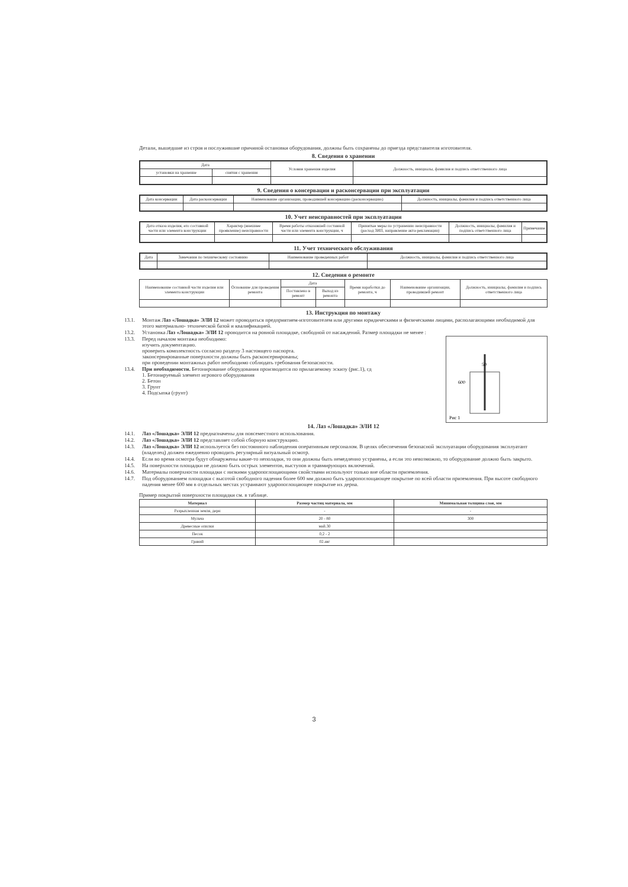Детали, вышедшие из строя и послужившие причиной остановки оборудования, должны быть сохранены до приезда представителя изготовителя.
8. Сведения о хранении
| Дата | | Условия хранения изделия | Должность, инициалы, фамилия и подпись ответственного лица |
| --- | --- | --- | --- |
| установки на хранение | снятия с хранения | | |
9. Сведения о консервации и расконсервации при эксплуатации
| Дата консервации | Дата расконсервации | Наименование организации, проводившей консервацию (расконсервацию) | Должность, инициалы, фамилия и подпись ответственного лица |
| --- | --- | --- | --- |
10. Учет неисправностей при эксплуатации
| Дата отказа изделия, его составной части или элемента конструкции | Характер (внешнее проявление) неисправности | Время работы отказавшей составной части или элемента конструкции, ч | Принятые меры по устранению неисправности (расход ЗИП, направление акта-рекламации) | Должность, инициалы, фамилия и подпись ответственного лица | Примечание |
| --- | --- | --- | --- | --- | --- |
11. Учет технического обслуживания
| Дата | Замечания по техническому состоянию | Наименование проведенных работ | Должность, инициалы, фамилия и подпись ответственного лица |
| --- | --- | --- | --- |
12. Сведения о ремонте
| Наименование составной части изделия или элемента конструкции | Основание для проведения ремонта | Дата | | Время наработки до ремонта, ч | Наименование организации, проводившей ремонт | Должность, инициалы, фамилия и подпись ответственного лица |
| --- | --- | --- | --- | --- | --- | --- |
| | | Поставлено в ремонт | Выход из ремонта | | | |
13. Инструкция по монтажу
13.1. Монтаж Лаз «Лошадка» ЭЛИ 12 может проводиться предприятием-изготовителем или другими юридическими и физическими лицами, располагающими необходимой для этого материально- технической базой и квалификацией.
13.2. Установка Лаз «Лошадка» ЭЛИ 12 проводится на ровной площадке, свободной от насаждений. Размер площадки не менее :
Рис 1
50
600
13.3. Перед началом монтажа необходимо:
изучить документацию.
проверить комплектность согласно разделу 3 настоящего паспорта.
законсервированные поверхности должны быть расконсервированы;
при проведении монтажных работ необходимо соблюдать требования безопасности.
13.4. При необходимости. Бетонирование оборудования производится по прилагаемому эскизу (рис.1), гд
1. Бетонируемый элемент игрового оборудования
2. Бетон
3. Грунт
4. Подсыпка (грунт)
14. Лаз «Лошадка» ЭЛИ 12
14.1. Лаз «Лошадка» ЭЛИ 12 предназначены для повсеместного использования.
14.2. Лаз «Лошадка» ЭЛИ 12 представляет собой сборную конструкцию.
14.3. Лаз «Лошадка» ЭЛИ 12 используется без постоянного наблюдения оперативным персоналом. В целях обеспечения безопасной эксплуатации оборудования эксплуатант (владелец) должен ежедневно проводить регулярный визуальный осмотр.
14.4. Если во время осмотра будут обнаружены какие-то неполадки, то они должны быть немедленно устранены, а если это невозможно, то оборудование должно быть закрыто.
14.5. На поверхности площадки не должно быть острых элементов, выступов и травмирующих включений.
14.6. Материалы поверхности площадки с низкими ударопоглощающими свойствами используют только вне области приземления.
14.7. Под оборудованием площадки с высотой свободного падения более 600 мм должно быть ударопоглощающее покрытие по всей области приземления. При высоте свободного падения менее 600 мм в отдельных местах устраивают ударопоглощающее покрытие их дерна.
Пример покрытий поверхности площадки см. в таблице.
| Материал | Размер частиц материала, мм | Минимальная толщина слоя, мм |
| --- | --- | --- |
| Разрыхленная земля, дерн | - | - |
| Мульча | 20 - 80 | 300 |
| Древесные опилки | май.30 | |
| Песок | 0,2 - 2 | |
| Гравий | 02.авг | |
3